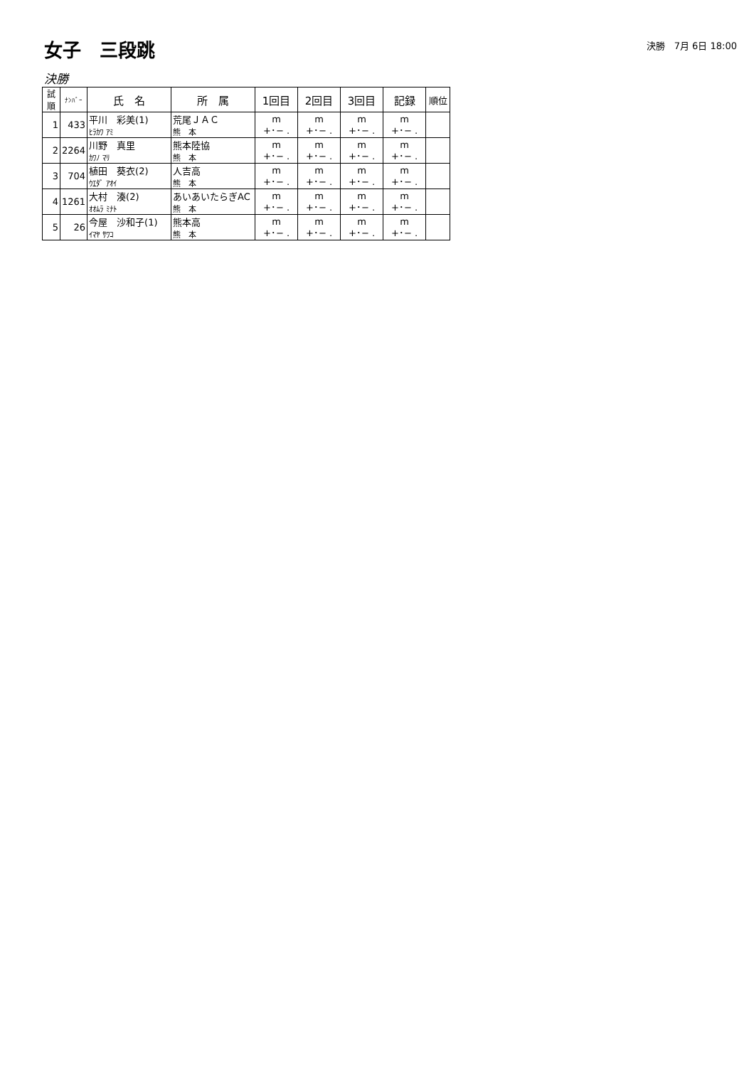女子　三段跳
決勝　7月 6日 18:00
決勝
| 試順 | ﾅﾝﾊﾞｰ | 氏 名 | 所 属 | 1回目 | 2回目 | 3回目 | 記録 | 順位 |
| --- | --- | --- | --- | --- | --- | --- | --- | --- |
| 1 | 433 | 平川 彩美(1) ﾋﾗｶﾜ ｱﾐ | 荒尾ＪＡＣ 熊 本 | m +･− . | m +･− . | m +･− . | m +･− . | |
| 2 | 2264 | 川野 真里 ｶﾜﾉ ﾏﾘ | 熊本陸協 熊 本 | m +･− . | m +･− . | m +･− . | m +･− . | |
| 3 | 704 | 植田 葵衣(2) ｳｴﾀﾞ ｱｵｲ | 人吉高 熊 本 | m +･− . | m +･− . | m +･− . | m +･− . | |
| 4 | 1261 | 大村 湊(2) ｵｵﾑﾗ ﾐﾅﾄ | あいあいたらぎAC 熊 本 | m +･− . | m +･− . | m +･− . | m +･− . | |
| 5 | 26 | 今屋 沙和子(1) ｲﾏﾔ ｻﾜｺ | 熊本高 熊 本 | m +･− . | m +･− . | m +･− . | m +･− . | |